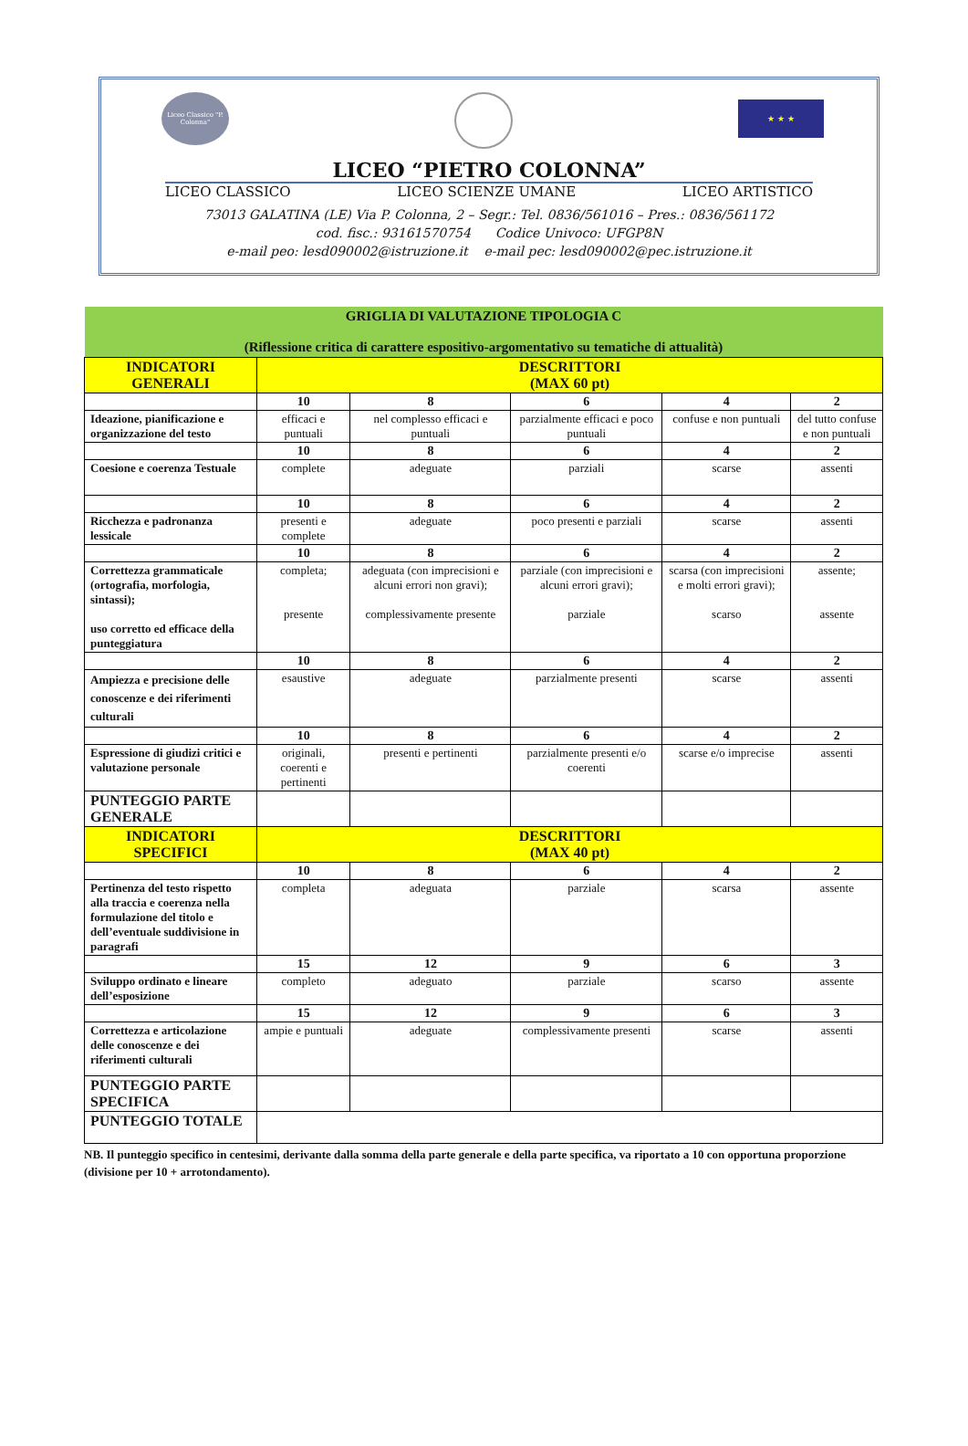Liceo Classico "P. Colonna"
★ ★ ★
LICEO “PIETRO COLONNA”
LICEO CLASSICO LICEO SCIENZE UMANE LICEO ARTISTICO
73013 GALATINA (LE) Via P. Colonna, 2 – Segr.: Tel. 0836/561016 – Pres.: 0836/561172
cod. fisc.: 93161570754 Codice Univoco: UFGP8N
e-mail peo: lesd090002@istruzione.it e-mail pec: lesd090002@pec.istruzione.it
| GRIGLIA DI VALUTAZIONE TIPOLOGIA C (Riflessione critica di carattere espositivo-argomentativo su tematiche di attualità) | | | | | |
| INDICATORI GENERALI | DESCRITTORI (MAX 60 pt) | | | | |
| | 10 | 8 | 6 | 4 | 2 |
| Ideazione, pianificazione e organizzazione del testo | efficaci e puntuali | nel complesso efficaci e puntuali | parzialmente efficaci e poco puntuali | confuse e non puntuali | del tutto confuse e non puntuali |
| | 10 | 8 | 6 | 4 | 2 |
| Coesione e coerenza Testuale | complete | adeguate | parziali | scarse | assenti |
| | 10 | 8 | 6 | 4 | 2 |
| Ricchezza e padronanza lessicale | presenti e complete | adeguate | poco presenti e parziali | scarse | assenti |
| | 10 | 8 | 6 | 4 | 2 |
| Correttezza grammaticale (ortografia, morfologia, sintassi); uso corretto ed efficace della punteggiatura | completa; presente | adeguata (con imprecisioni e alcuni errori non gravi); complessivamente presente | parziale (con imprecisioni e alcuni errori gravi); parziale | scarsa (con imprecisioni e molti errori gravi); scarso | assente; assente |
| | 10 | 8 | 6 | 4 | 2 |
| Ampiezza e precisione delle conoscenze e dei riferimenti culturali | esaustive | adeguate | parzialmente presenti | scarse | assenti |
| | 10 | 8 | 6 | 4 | 2 |
| Espressione di giudizi critici e valutazione personale | originali, coerenti e pertinenti | presenti e pertinenti | parzialmente presenti e/o coerenti | scarse e/o imprecise | assenti |
| PUNTEGGIO PARTE GENERALE | | | | | |
| INDICATORI SPECIFICI | DESCRITTORI (MAX 40 pt) | | | | |
| | 10 | 8 | 6 | 4 | 2 |
| Pertinenza del testo rispetto alla traccia e coerenza nella formulazione del titolo e dell’eventuale suddivisione in paragrafi | completa | adeguata | parziale | scarsa | assente |
| | 15 | 12 | 9 | 6 | 3 |
| Sviluppo ordinato e lineare dell’esposizione | completo | adeguato | parziale | scarso | assente |
| | 15 | 12 | 9 | 6 | 3 |
| Correttezza e articolazione delle conoscenze e dei riferimenti culturali | ampie e puntuali | adeguate | complessivamente presenti | scarse | assenti |
| PUNTEGGIO PARTE SPECIFICA | | | | | |
| PUNTEGGIO TOTALE | | | | | |
NB. Il punteggio specifico in centesimi, derivante dalla somma della parte generale e della parte specifica, va riportato a 10 con opportuna proporzione (divisione per 10 + arrotondamento).